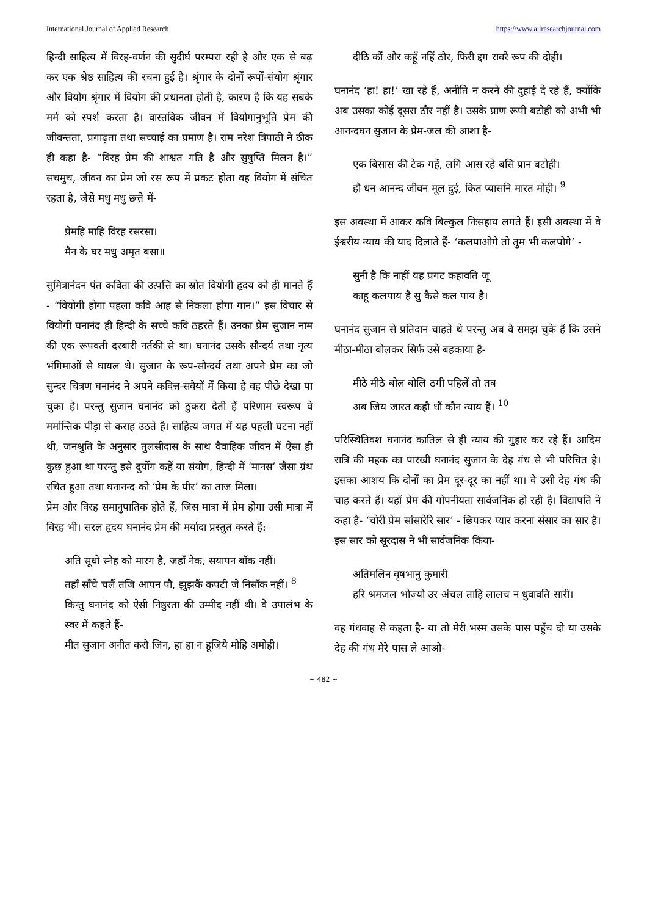International Journal of Applied Research https://www.allresearchjournal.com
हिन्दी साहित्य में विरह-वर्णन की सुदीर्घ परम्परा रही है और एक से बढ़ कर एक श्रेष्ठ साहित्य की रचना हुई है। श्रृंगार के दोनों रूपों-संयोग श्रृंगार और वियोग श्रृंगार में वियोग की प्रधानता होती है, कारण है कि यह सबके मर्म को स्पर्श करता है। वास्तविक जीवन में वियोगानुभूति प्रेम की जीवन्तता, प्रगाढ़ता तथा सच्चाई का प्रमाण है। राम नरेश त्रिपाठी ने ठीक ही कहा है- “विरह प्रेम की शाश्वत गति है और सुषुप्ति मिलन है।” सचमुच, जीवन का प्रेम जो रस रूप में प्रकट होता वह वियोग में संचित रहता है, जैसे मधु मधु छत्ते में-
प्रेमहि माहि विरह रसरसा।
मैन के घर मधु अमृत बसा॥
सुमित्रानंदन पंत कविता की उत्पत्ति का स्रोत वियोगी हृदय को ही मानते हैं - “वियोगी होगा पहला कवि आह से निकला होगा गान।” इस विचार से वियोगी घनानंद ही हिन्दी के सच्चे कवि ठहरते हैं। उनका प्रेम सुजान नाम की एक रूपवती दरबारी नर्तकी से था। घनानंद उसके सौन्दर्य तथा नृत्य भंगिमाओं से घायल थे। सुजान के रूप-सौन्दर्य तथा अपने प्रेम का जो सुन्दर चित्रण घनानंद ने अपने कवित्त-सवैयों में किया है वह पीछे देखा पा चुका है। परन्तु सुजान घनानंद को ठुकरा देती हैं परिणाम स्वरूप वे मर्मान्तिक पीड़ा से कराह उठते है। साहित्य जगत में यह पहली घटना नहीं थी, जनश्रुति के अनुसार तुलसीदास के साथ वैवाहिक जीवन में ऐसा ही कुछ हुआ था परन्तु इसे दुर्योग कहें या संयोग, हिन्दी में ‘मानस’ जैसा ग्रंथ रचित हुआ तथा घनानन्द को ‘प्रेम के पीर’ का ताज मिला।
प्रेम और विरह समानुपातिक होते हैं, जिस मात्रा में प्रेम होगा उसी मात्रा में विरह भी। सरल हृदय घनानंद प्रेम की मर्यादा प्रस्तुत करते हैं:–
अति सूधो स्नेह को मारग है, जहाँ नेक, सयापन बॉक नहीं।
तहाँ साँचे चलैं तजि आपन पौ, झुझकैं कपटी जे निसाँक नहीं। <sup>8</sup>
किन्तु घनानंद को ऐसी निष्ठुरता की उम्मीद नहीं थी। वे उपालंभ के स्वर में कहते हैं-
मीत सुजान अनीत करौ जिन, हा हा न हूजियै मोहि अमोही।
दीठि कौं और कहूँ नहिं ठौर, फिरी द्दग रावरै रूप की दोही।
घनानंद ‘हा! हा!’ खा रहे हैं, अनीति न करने की दुहाई दे रहे हैं, क्योंकि अब उसका कोई दूसरा ठौर नहीं है। उसके प्राण रूपी बटोही को अभी भी आनन्दघन सुजान के प्रेम-जल की आशा है-
एक बिसास की टेक गहें, लगि आस रहे बसि प्रान बटोही।
हौ धन आनन्द जीवन मूल दुई, कित प्यासनि मारत मोही। <sup>9</sup>
इस अवस्था में आकर कवि बिल्कुल निःसहाय लगते हैं। इसी अवस्था में वे ईश्वरीय न्याय की याद दिलाते हैं- ‘कलपाओगे तो तुम भी कलपोगे’ -
सुनी है कि नाहीं यह प्रगट कहावति जू
काहू कलपाय है सु कैसे कल पाय है।
घनानंद सुजान से प्रतिदान चाहते थे परन्तु अब वे समझ चुके हैं कि उसने मीठा-मीठा बोलकर सिर्फ उसे बहकाया है-
मीठे मीठे बोल बोलि ठगी पहिलें तौ तब
अब जिय जारत कहौ धौं कौन न्याय हैं। <sup>10</sup>
परिस्थितिवश घनानंद कातिल से ही न्याय की गुहार कर रहे हैं। आदिम रात्रि की महक का पारखी घनानंद सुजान के देह गंध से भी परिचित है। इसका आशय कि दोनों का प्रेम दूर-दूर का नहीं था। वे उसी देह गंध की चाह करते हैं। यहाँ प्रेम की गोपनीयता सार्वजनिक हो रही है। विद्यापति ने कहा है- ‘चोरी प्रेम सांसारेरि सार’ - छिपकर प्यार करना संसार का सार है। इस सार को सूरदास ने भी सार्वजनिक किया-
अतिमलिन वृषभानु कुमारी
हरि श्रमजल भोज्यो उर अंचल ताहि लालच न धुवावति सारी।
वह गंधवाह से कहता है- या तो मेरी भस्म उसके पास पहुँच दो या उसके देह की गंध मेरे पास ले आओ-
~ 482 ~